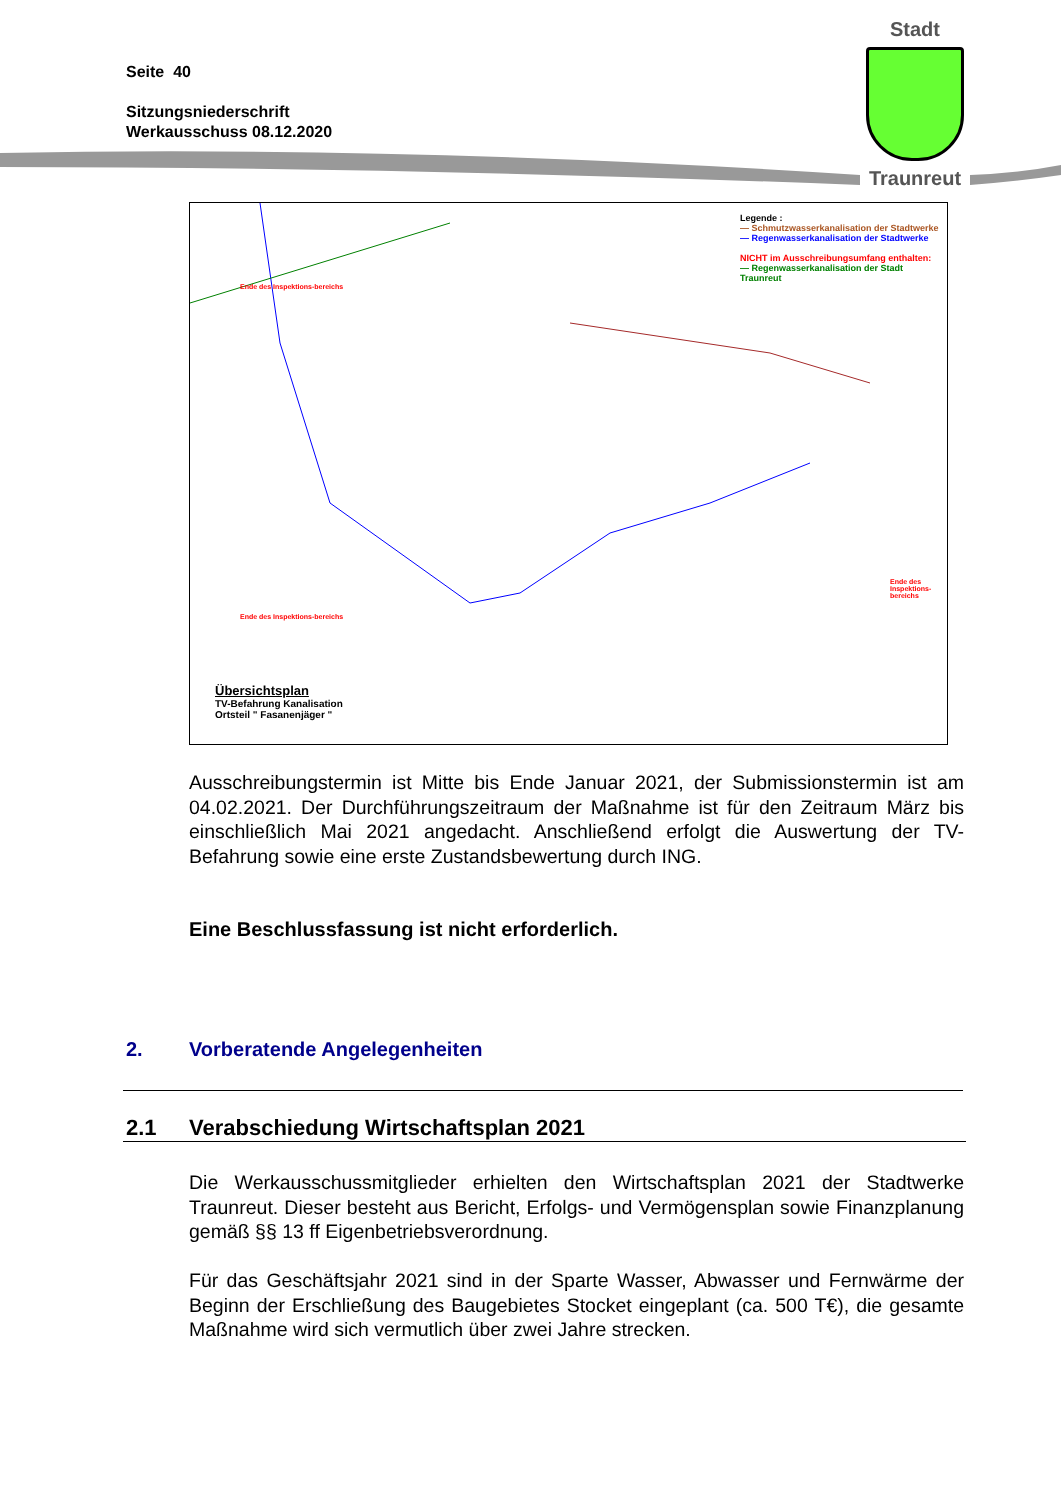Seite 40
Sitzungsniederschrift
Werkausschuss 08.12.2020
Stadt
Traunreut
Legende :
— Schmutzwasserkanalisation der Stadtwerke
— Regenwasserkanalisation der Stadtwerke
NICHT im Ausschreibungsumfang enthalten:
— Regenwasserkanalisation der Stadt Traunreut
Ende des Inspektions-bereichs
Ende des Inspektions-bereichs
Ende des Inspektions-bereichs
Übersichtsplan
TV-Befahrung Kanalisation
Ortsteil " Fasanenjäger "
Ausschreibungstermin ist Mitte bis Ende Januar 2021, der Submissionstermin ist am 04.02.2021. Der Durchführungszeitraum der Maßnahme ist für den Zeitraum März bis einschließlich Mai 2021 angedacht. Anschließend erfolgt die Auswertung der TV-Befahrung sowie eine erste Zustandsbewertung durch ING.
Eine Beschlussfassung ist nicht erforderlich.
2. Vorberatende Angelegenheiten
2.1 Verabschiedung Wirtschaftsplan 2021
Die Werkausschussmitglieder erhielten den Wirtschaftsplan 2021 der Stadtwerke Traunreut. Dieser besteht aus Bericht, Erfolgs- und Vermögensplan sowie Finanzplanung gemäß §§ 13 ff Eigenbetriebsverordnung.
Für das Geschäftsjahr 2021 sind in der Sparte Wasser, Abwasser und Fernwärme der Beginn der Erschließung des Baugebietes Stocket eingeplant (ca. 500 T€), die gesamte Maßnahme wird sich vermutlich über zwei Jahre strecken.